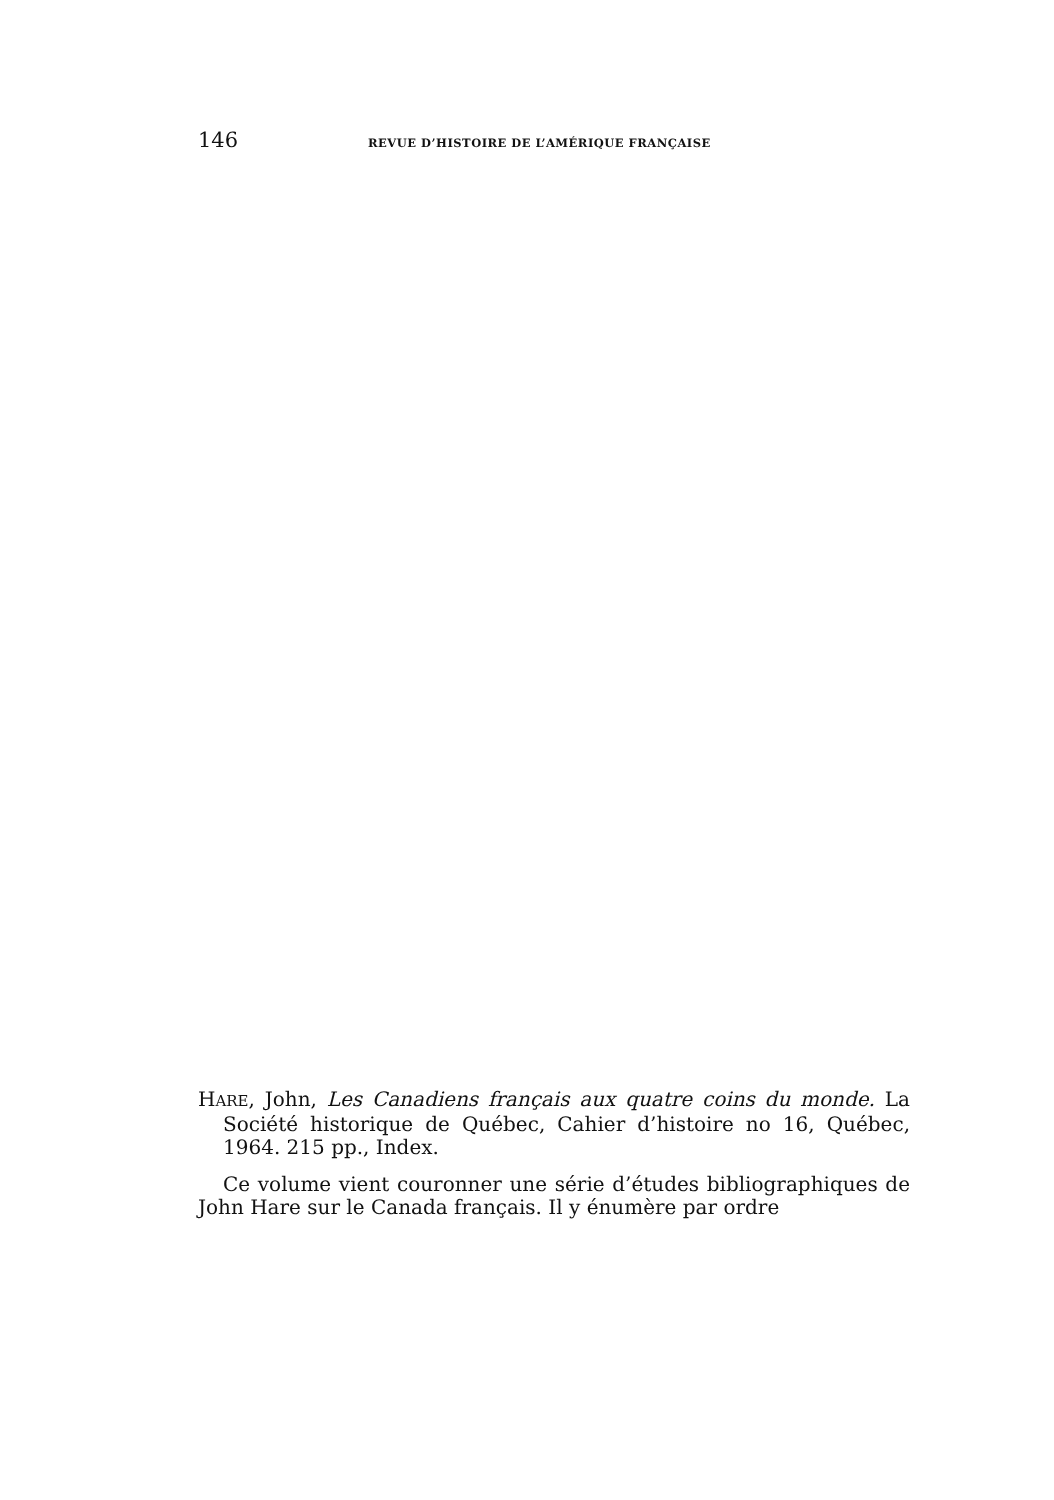146 REVUE D’HISTOIRE DE L’AMÉRIQUE FRANÇAISE
HARE, John, Les Canadiens français aux quatre coins du monde. La Société historique de Québec, Cahier d’histoire no 16, Québec, 1964. 215 pp., Index.
Ce volume vient couronner une série d’études bibliographiques de John Hare sur le Canada français. Il y énumère par ordre